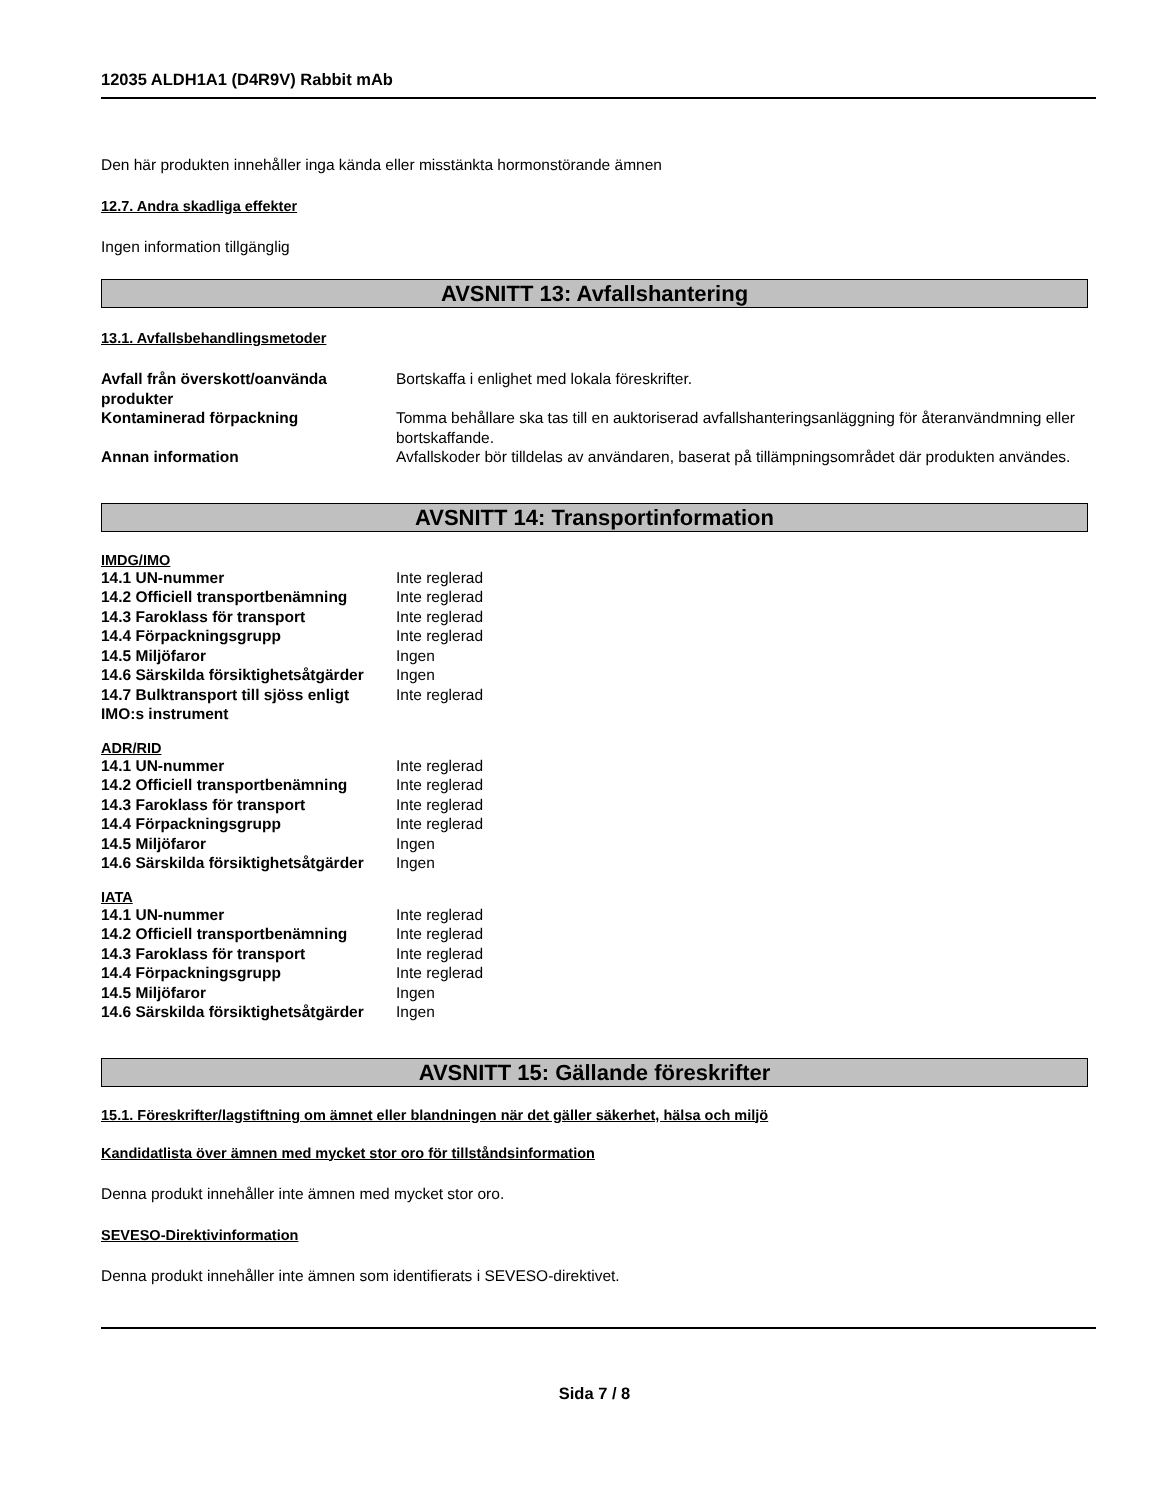12035 ALDH1A1 (D4R9V) Rabbit mAb
Den här produkten innehåller inga kända eller misstänkta hormonstörande ämnen
12.7. Andra skadliga effekter
Ingen information tillgänglig
AVSNITT 13: Avfallshantering
13.1. Avfallsbehandlingsmetoder
| Avfall från överskott/oanvända produkter | Bortskaffa i enlighet med lokala föreskrifter. |
| Kontaminerad förpackning | Tomma behållare ska tas till en auktoriserad avfallshanteringsanläggning för återanvändmning eller bortskaffande. |
| Annan information | Avfallskoder bör tilldelas av användaren, baserat på tillämpningsområdet där produkten användes. |
AVSNITT 14: Transportinformation
IMDG/IMO
| 14.1 UN-nummer | Inte reglerad |
| 14.2 Officiell transportbenämning | Inte reglerad |
| 14.3 Faroklass för transport | Inte reglerad |
| 14.4 Förpackningsgrupp | Inte reglerad |
| 14.5 Miljöfaror | Ingen |
| 14.6 Särskilda försiktighetsåtgärder | Ingen |
| 14.7 Bulktransport till sjöss enligt IMO:s instrument | Inte reglerad |
ADR/RID
| 14.1 UN-nummer | Inte reglerad |
| 14.2 Officiell transportbenämning | Inte reglerad |
| 14.3 Faroklass för transport | Inte reglerad |
| 14.4 Förpackningsgrupp | Inte reglerad |
| 14.5 Miljöfaror | Ingen |
| 14.6 Särskilda försiktighetsåtgärder | Ingen |
IATA
| 14.1 UN-nummer | Inte reglerad |
| 14.2 Officiell transportbenämning | Inte reglerad |
| 14.3 Faroklass för transport | Inte reglerad |
| 14.4 Förpackningsgrupp | Inte reglerad |
| 14.5 Miljöfaror | Ingen |
| 14.6 Särskilda försiktighetsåtgärder | Ingen |
AVSNITT 15: Gällande föreskrifter
15.1. Föreskrifter/lagstiftning om ämnet eller blandningen när det gäller säkerhet, hälsa och miljö
Kandidatlista över ämnen med mycket stor oro för tillståndsinformation
Denna produkt innehåller inte ämnen med mycket stor oro.
SEVESO-Direktivinformation
Denna produkt innehåller inte ämnen som identifierats i SEVESO-direktivet.
Sida 7 / 8